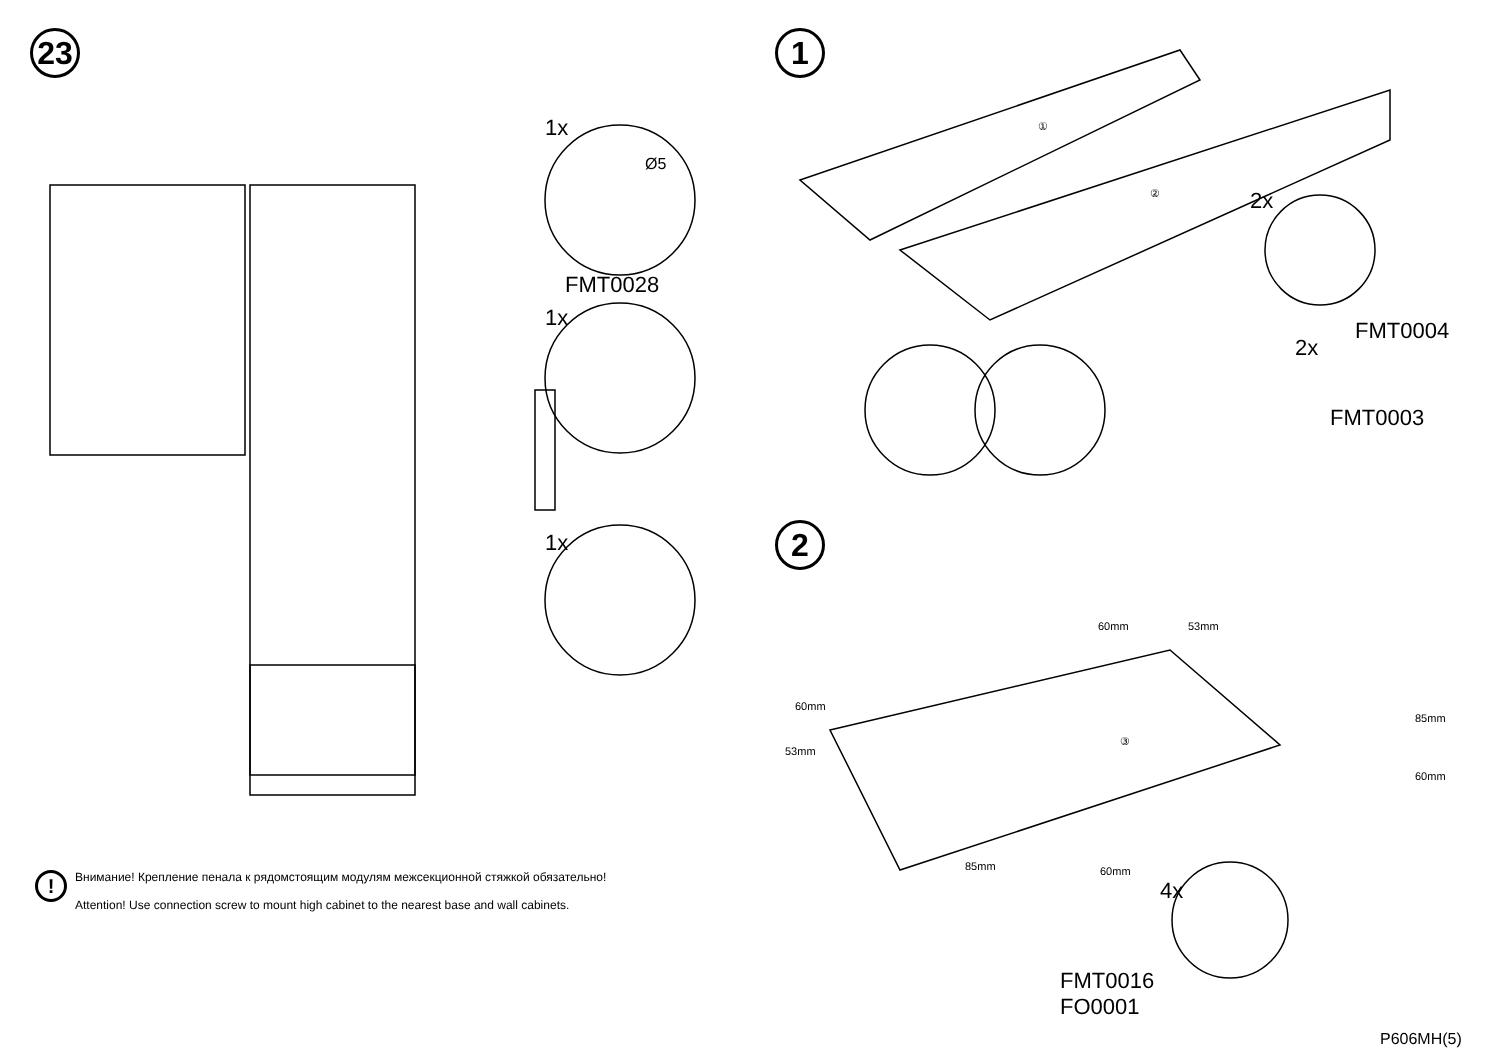23
1x
Ø5
FMT0028
1x
1x
!
Внимание! Крепление пенала к рядомстоящим модулям межсекционной стяжкой обязательно!
Attention! Use connection screw to mount high cabinet to the nearest base and wall cabinets.
1
2
①
② 2x
FMT0004
2x
FMT0003
60mm 53mm
60mm
53mm
③
85mm
60mm
85mm 60mm
4x
FMT0016
FO0001
P606MH(5)